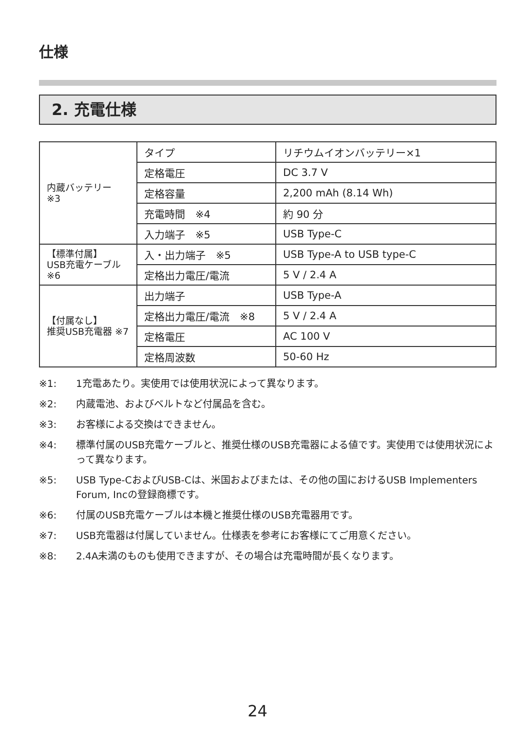仕様
2. 充電仕様
| 内蔵バッテリー ※3 | タイプ | リチウムイオンバッテリー×1 |
| | 定格電圧 | DC 3.7 V |
| | 定格容量 | 2,200 mAh (8.14 Wh) |
| | 充電時間 ※4 | 約 90 分 |
| | 入力端子 ※5 | USB Type-C |
| 【標準付属】 USB充電ケーブル ※6 | 入・出力端子 ※5 | USB Type-A to USB type-C |
| | 定格出力電圧/電流 | 5 V / 2.4 A |
| 【付属なし】 推奨USB充電器 ※7 | 出力端子 | USB Type-A |
| | 定格出力電圧/電流 ※8 | 5 V / 2.4 A |
| | 定格電圧 | AC 100 V |
| | 定格周波数 | 50-60 Hz |
※1: 1充電あたり。実使用では使用状況によって異なります。
※2: 内蔵電池、およびベルトなど付属品を含む。
※3: お客様による交換はできません。
※4: 標準付属のUSB充電ケーブルと、推奨仕様のUSB充電器による値です。実使用では使用状況によって異なります。
※5: USB Type-CおよびUSB-Cは、米国およびまたは、その他の国におけるUSB Implementers Forum, Incの登録商標です。
※6: 付属のUSB充電ケーブルは本機と推奨仕様のUSB充電器用です。
※7: USB充電器は付属していません。仕様表を参考にお客様にてご用意ください。
※8: 2.4A未満のものも使用できますが、その場合は充電時間が長くなります。
24